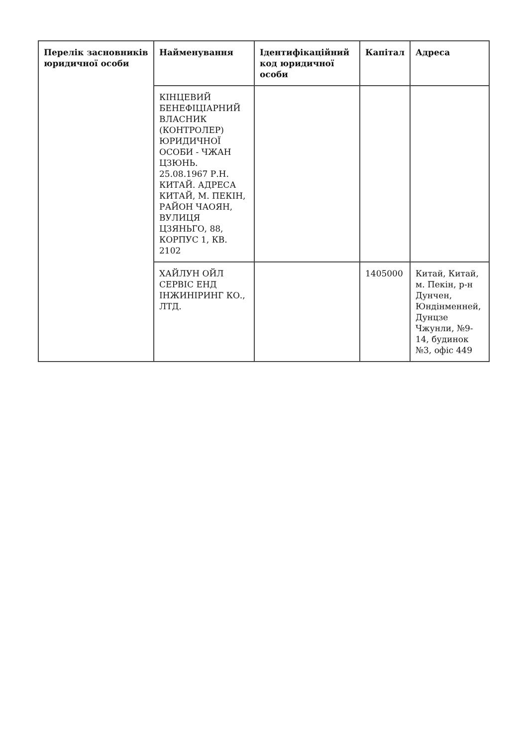| Перелік засновників юридичної особи | Найменування | Ідентифікаційний код юридичної особи | Капітал | Адреса |
| --- | --- | --- | --- | --- |
| | КІНЦЕВИЙ БЕНЕФІЦІАРНИЙ ВЛАСНИК (КОНТРОЛЕР) ЮРИДИЧНОЇ ОСОБИ - ЧЖАН ЦЗЮНЬ. 25.08.1967 Р.Н. КИТАЙ. АДРЕСА КИТАЙ, М. ПЕКІН, РАЙОН ЧАОЯН, ВУЛИЦЯ ЦЗЯНЬГО, 88, КОРПУС 1, КВ. 2102 | | | |
| | ХАЙЛУН ОЙЛ СЕРВІС ЕНД ІНЖИНІРИНГ КО., ЛТД. | | 1405000 | Китай, Китай, м. Пекін, р-н Дунчен, Юндінменней, Дунцзе Чжунли, №9-14, будинок №3, офіс 449 |